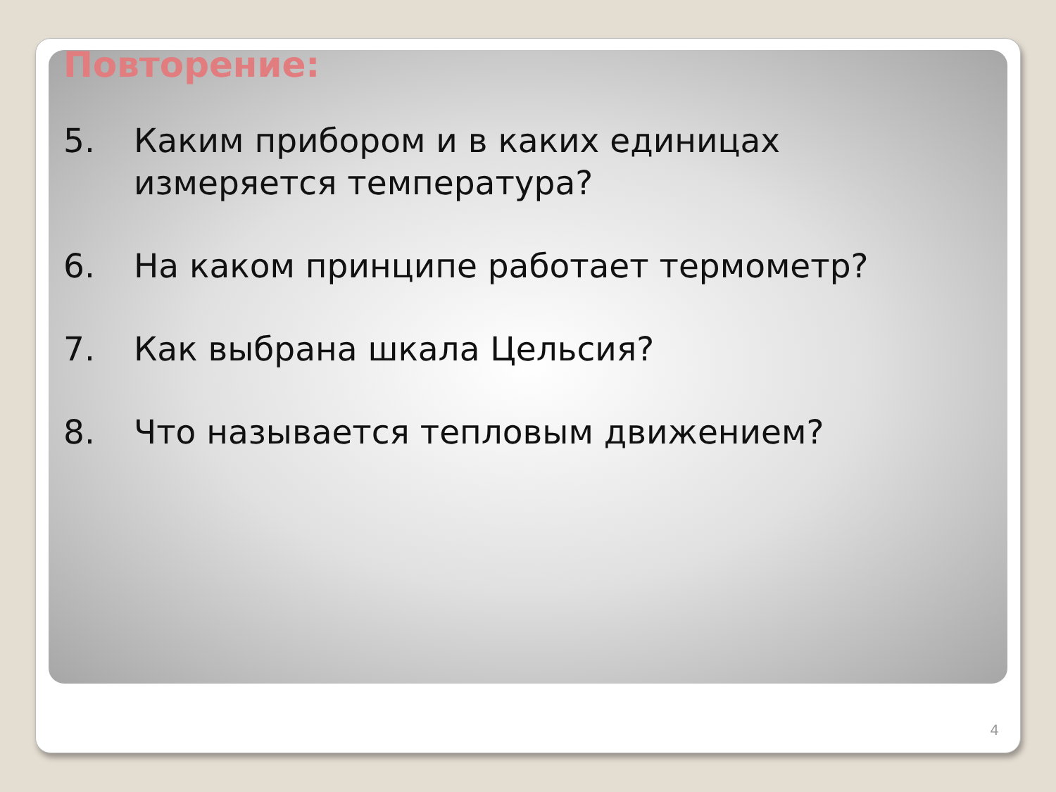4
Повторение:
5. Каким прибором и в каких единицах измеряется температура?
6. На каком принципе работает термометр?
7. Как выбрана шкала Цельсия?
8. Что называется тепловым движением?